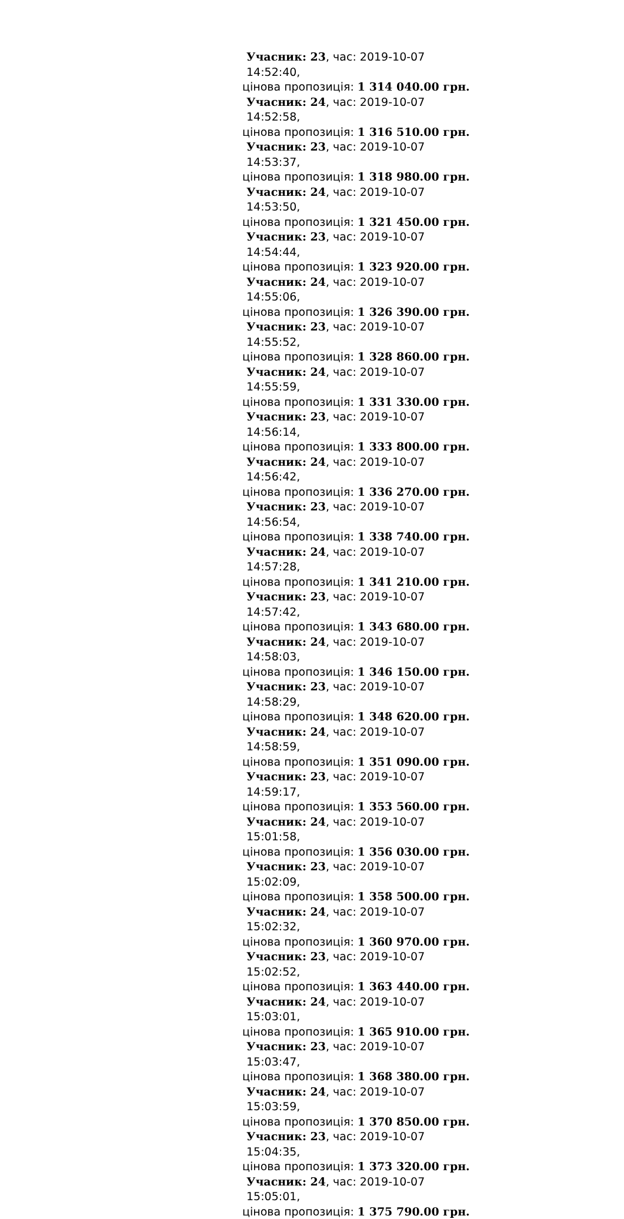Учасник: 23, час: 2019-10-07 14:52:40,
цінова пропозиція: 1 314 040.00 грн.
Учасник: 24, час: 2019-10-07 14:52:58,
цінова пропозиція: 1 316 510.00 грн.
Учасник: 23, час: 2019-10-07 14:53:37,
цінова пропозиція: 1 318 980.00 грн.
Учасник: 24, час: 2019-10-07 14:53:50,
цінова пропозиція: 1 321 450.00 грн.
Учасник: 23, час: 2019-10-07 14:54:44,
цінова пропозиція: 1 323 920.00 грн.
Учасник: 24, час: 2019-10-07 14:55:06,
цінова пропозиція: 1 326 390.00 грн.
Учасник: 23, час: 2019-10-07 14:55:52,
цінова пропозиція: 1 328 860.00 грн.
Учасник: 24, час: 2019-10-07 14:55:59,
цінова пропозиція: 1 331 330.00 грн.
Учасник: 23, час: 2019-10-07 14:56:14,
цінова пропозиція: 1 333 800.00 грн.
Учасник: 24, час: 2019-10-07 14:56:42,
цінова пропозиція: 1 336 270.00 грн.
Учасник: 23, час: 2019-10-07 14:56:54,
цінова пропозиція: 1 338 740.00 грн.
Учасник: 24, час: 2019-10-07 14:57:28,
цінова пропозиція: 1 341 210.00 грн.
Учасник: 23, час: 2019-10-07 14:57:42,
цінова пропозиція: 1 343 680.00 грн.
Учасник: 24, час: 2019-10-07 14:58:03,
цінова пропозиція: 1 346 150.00 грн.
Учасник: 23, час: 2019-10-07 14:58:29,
цінова пропозиція: 1 348 620.00 грн.
Учасник: 24, час: 2019-10-07 14:58:59,
цінова пропозиція: 1 351 090.00 грн.
Учасник: 23, час: 2019-10-07 14:59:17,
цінова пропозиція: 1 353 560.00 грн.
Учасник: 24, час: 2019-10-07 15:01:58,
цінова пропозиція: 1 356 030.00 грн.
Учасник: 23, час: 2019-10-07 15:02:09,
цінова пропозиція: 1 358 500.00 грн.
Учасник: 24, час: 2019-10-07 15:02:32,
цінова пропозиція: 1 360 970.00 грн.
Учасник: 23, час: 2019-10-07 15:02:52,
цінова пропозиція: 1 363 440.00 грн.
Учасник: 24, час: 2019-10-07 15:03:01,
цінова пропозиція: 1 365 910.00 грн.
Учасник: 23, час: 2019-10-07 15:03:47,
цінова пропозиція: 1 368 380.00 грн.
Учасник: 24, час: 2019-10-07 15:03:59,
цінова пропозиція: 1 370 850.00 грн.
Учасник: 23, час: 2019-10-07 15:04:35,
цінова пропозиція: 1 373 320.00 грн.
Учасник: 24, час: 2019-10-07 15:05:01,
цінова пропозиція: 1 375 790.00 грн.